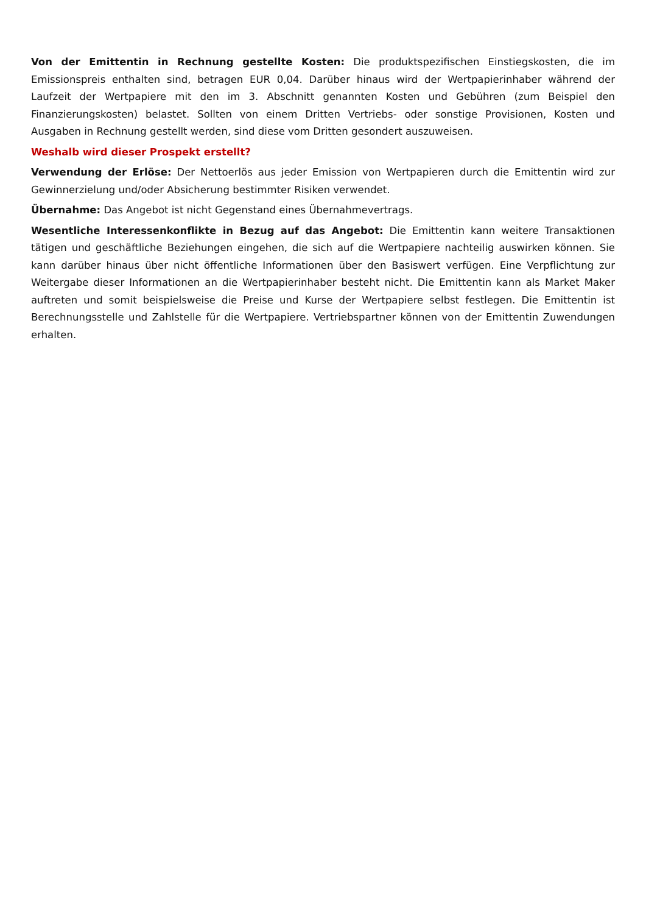Von der Emittentin in Rechnung gestellte Kosten: Die produktspezifischen Einstiegskosten, die im Emissionspreis enthalten sind, betragen EUR 0,04. Darüber hinaus wird der Wertpapierinhaber während der Laufzeit der Wertpapiere mit den im 3. Abschnitt genannten Kosten und Gebühren (zum Beispiel den Finanzierungskosten) belastet. Sollten von einem Dritten Vertriebs- oder sonstige Provisionen, Kosten und Ausgaben in Rechnung gestellt werden, sind diese vom Dritten gesondert auszuweisen.
Weshalb wird dieser Prospekt erstellt?
Verwendung der Erlöse: Der Nettoerlös aus jeder Emission von Wertpapieren durch die Emittentin wird zur Gewinnerzielung und/oder Absicherung bestimmter Risiken verwendet.
Übernahme: Das Angebot ist nicht Gegenstand eines Übernahmevertrags.
Wesentliche Interessenkonflikte in Bezug auf das Angebot: Die Emittentin kann weitere Transaktionen tätigen und geschäftliche Beziehungen eingehen, die sich auf die Wertpapiere nachteilig auswirken können. Sie kann darüber hinaus über nicht öffentliche Informationen über den Basiswert verfügen. Eine Verpflichtung zur Weitergabe dieser Informationen an die Wertpapierinhaber besteht nicht. Die Emittentin kann als Market Maker auftreten und somit beispielsweise die Preise und Kurse der Wertpapiere selbst festlegen. Die Emittentin ist Berechnungsstelle und Zahlstelle für die Wertpapiere. Vertriebspartner können von der Emittentin Zuwendungen erhalten.